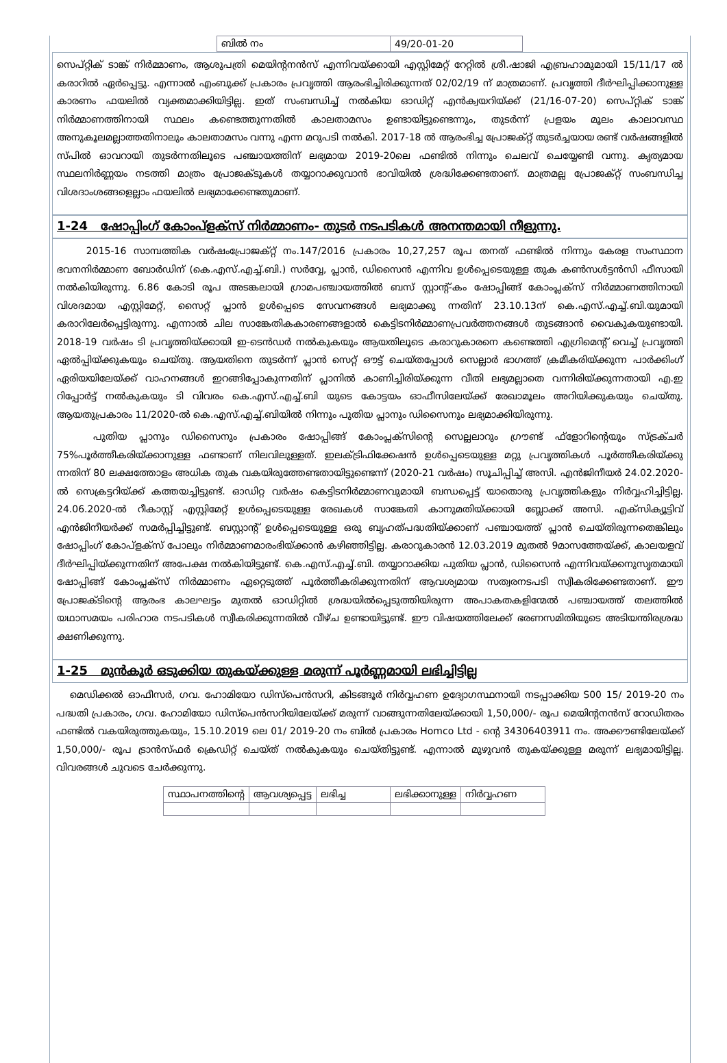| ബിൽ നം | 49/20-01-20 |
സെപ്റ്റിക് ടാങ്ക് നിർമ്മാണം, ആശുപത്രി മെയിന്റനൻസ് എന്നിവയ്ക്കായി എസ്റ്റിമേറ്റ് റേറ്റിൽ ശ്രീ.ഷാജി എബ്രഹാമുമായി 15/11/17 ൽ കരാറിൽ ഏർപ്പെട്ടു. എന്നാൽ എംബുക്ക് പ്രകാരം പ്രവൃത്തി ആരംഭിച്ചിരിക്കുന്നത് 02/02/19 ന് മാത്രമാണ്. പ്രവൃത്തി ദീർഘിപ്പിക്കാനുള്ള കാരണം ഫയലിൽ വ്യക്തമാക്കിയിട്ടില്ല. ഇത് സംബന്ധിച്ച് നൽകിയ ഓഡിറ്റ് എൻക്വയറിയ്ക്ക് (21/16-07-20) സെപ്റ്റിക് ടാങ്ക് നിർമ്മാണത്തിനായി സ്ഥലം കണ്ടെത്തുന്നതിൽ കാലതാമസം ഉണ്ടായിട്ടുണ്ടെന്നും, തുടർന്ന് പ്രളയം മൂലം കാലാവസ്ഥ അനുകൂലമല്ലാത്തതിനാലും കാലതാമസം വന്നു എന്ന മറുപടി നൽകി. 2017-18 ൽ ആരംഭിച്ച പ്രോജക്റ്റ് തുടർച്ചയായ രണ്ട് വർഷങ്ങളിൽ സ്പിൽ ഓവറായി തുടർന്നതിലൂടെ പഞ്ചായത്തിന് ലഭ്യമായ 2019-20ലെ ഫണ്ടിൽ നിന്നും ചെലവ് ചെയ്യേണ്ടി വന്നു. കൃത്യമായ സ്ഥലനിർണ്ണയം നടത്തി മാത്രം പ്രോജക്ടുകൾ തയ്യാറാക്കുവാൻ ഭാവിയിൽ ശ്രദ്ധിക്കേണ്ടതാണ്. മാത്രമല്ല പ്രോജക്റ്റ് സംബന്ധിച്ച വിശദാംശങ്ങളെല്ലാം ഫയലിൽ ലഭ്യമാക്കേണ്ടതുമാണ്.
1-24 ഷോപ്പിംഗ് കോംപ്ളക്സ് നിർമ്മാണം- തുടർ നടപടികൾ അനന്തമായി നീളുന്നു.
2015-16 സാമ്പത്തിക വർഷംപ്രോജക്റ്റ് നം.147/2016 പ്രകാരം 10,27,257 രൂപ തനത് ഫണ്ടിൽ നിന്നും കേരള സംസ്ഥാന ഭവനനിർമ്മാണ ബോർഡിന് (കെ.എസ്.എച്ച്.ബി.) സർവ്വേ, പ്ലാൻ, ഡിസൈൻ എന്നിവ ഉൾപ്പെടെയുള്ള തുക കൺസൾട്ടൻസി ഫീസായി നൽകിയിരുന്നു. 6.86 കോടി രൂപ അടങ്കലായി ഗ്രാമപഞ്ചായത്തിൽ ബസ് സ്റ്റാന്റ്-കം ഷോപ്പിങ്ങ് കോംപ്ലക്സ് നിർമ്മാണത്തിനായി വിശദമായ എസ്റ്റിമേറ്റ്, സൈറ്റ് പ്ലാൻ ഉൾപ്പെടെ സേവനങ്ങൾ ലഭ്യമാക്കു ന്നതിന് 23.10.13ന് കെ.എസ്.എച്ച്.ബി.യുമായി കരാറിലേർപ്പെട്ടിരുന്നു. എന്നാൽ ചില സാങ്കേതികകാരണങ്ങളാൽ കെട്ടിടനിർമ്മാണപ്രവർത്തനങ്ങൾ തുടങ്ങാൻ വൈകുകയുണ്ടായി. 2018-19 വർഷം ടി പ്രവൃത്തിയ്ക്കായി ഇ-ടെൻഡർ നൽകുകയും ആയതിലൂടെ കരാറുകാരനെ കണ്ടെത്തി എഗ്രിമെന്റ് വെച്ച് പ്രവൃത്തി ഏൽപ്പിയ്ക്കുകയും ചെയ്തു. ആയതിനെ തുടർന്ന് പ്ലാൻ സെറ്റ് ഔട്ട് ചെയ്തപ്പോൾ സെല്ലാർ ഭാഗത്ത് ക്രമീകരിയ്ക്കുന്ന പാർക്കിംഗ് ഏരിയയിലേയ്ക്ക് വാഹനങ്ങൾ ഇറങ്ങിപ്പോകുന്നതിന് പ്ലാനിൽ കാണിച്ചിരിയ്ക്കുന്ന വീതി ലഭ്യമല്ലാതെ വന്നിരിയ്ക്കുന്നതായി എ.ഇ റിപ്പോർട്ട് നൽകുകയും ടി വിവരം കെ.എസ്.എച്ച്.ബി യുടെ കോട്ടയം ഓഫീസിലേയ്ക്ക് രേഖാമൂലം അറിയിക്കുകയും ചെയ്തു. ആയതുപ്രകാരം 11/2020-ൽ കെ.എസ്.എച്ച്.ബിയിൽ നിന്നും പുതിയ പ്ലാനും ഡിസൈനും ലഭ്യമാക്കിയിരുന്നു.
പുതിയ പ്ലാനും ഡിസൈനും പ്രകാരം ഷോപ്പിങ്ങ് കോംപ്ലക്സിന്റെ സെല്ലലാറും ഗ്രൗണ്ട് ഫ്ളോറിന്റെയും സ്ട്രക്ചർ 75%പൂർത്തീകരിയ്ക്കാനുള്ള ഫണ്ടാണ് നിലവിലുള്ളത്. ഇലക്ട്രിഫിക്കേഷൻ ഉൾപ്പെടെയുള്ള മറ്റു പ്രവൃത്തികൾ പൂർത്തീകരിയ്ക്കു ന്നതിന് 80 ലക്ഷത്തോളം അധിക തുക വകയിരുത്തേണ്ടതായിട്ടുണ്ടെന്ന് (2020-21 വർഷം) സൂചിപ്പിച്ച് അസി. എൻജിനീയർ 24.02.2020-ൽ സെക്രട്ടറിയ്ക്ക് കത്തയച്ചിട്ടുണ്ട്. ഓഡിറ്റ വർഷം കെട്ടിടനിർമ്മാണവുമായി ബന്ധപ്പെട്ട് യാതൊരു പ്രവൃത്തികളും നിർവ്വഹിച്ചിട്ടില്ല. 24.06.2020-ൽ റീകാസ്റ്റ് എസ്റ്റിമേറ്റ് ഉൾപ്പെടെയുള്ള രേഖകൾ സാങ്കേതി കാനുമതിയ്ക്കായി ബ്ലോക്ക് അസി. എക്സിക്യൂട്ടിവ് എൻജിനീയർക്ക് സമർപ്പിച്ചിട്ടുണ്ട്. ബസ്റ്റാന്റ് ഉൾപ്പെടെയുള്ള ഒരു ബൃഹത്പദ്ധതിയ്ക്കാണ് പഞ്ചായത്ത് പ്ലാൻ ചെയ്തിരുന്നതെങ്കിലും ഷോപ്പിംഗ് കോപ്ളക്സ് പോലും നിർമ്മാണമാരംഭിയ്ക്കാൻ കഴിഞ്ഞിട്ടില്ല. കരാറുകാരൻ 12.03.2019 മുതൽ 9മാസത്തേയ്ക്ക്, കാലയളവ് ദീർഘിപ്പിയ്ക്കുന്നതിന് അപേക്ഷ നൽകിയിട്ടുണ്ട്. കെ.എസ്.എച്ച്.ബി. തയ്യാറാക്കിയ പുതിയ പ്ലാൻ, ഡിസൈൻ എന്നിവയ്ക്കനുസൃതമായി ഷോപ്പിങ്ങ് കോംപ്ലക്സ് നിർമ്മാണം ഏറ്റെടുത്ത് പൂർത്തീകരിക്കുന്നതിന് ആവശ്യമായ സത്വരനടപടി സ്വീകരിക്കേണ്ടതാണ്. ഈ പ്രോജക്ടിന്റെ ആരംഭ കാലഘട്ടം മുതൽ ഓഡിറ്റിൽ ശ്രദ്ധയിൽപ്പെടുത്തിയിരുന്ന അപാകതകളിന്മേൽ പഞ്ചായത്ത് തലത്തിൽ യഥാസമയം പരിഹാര നടപടികൾ സ്വീകരിക്കുന്നതിൽ വീഴ്ച ഉണ്ടായിട്ടുണ്ട്. ഈ വിഷയത്തിലേക്ക് ഭരണസമിതിയുടെ അടിയന്തിരശ്രദ്ധ ക്ഷണിക്കുന്നു.
1-25 മുൻകൂർ ഒടുക്കിയ തുകയ്ക്കുള്ള മരുന്ന് പൂർണ്ണമായി ലഭിച്ചിട്ടില്ല
മെഡിക്കൽ ഓഫീസർ, ഗവ. ഹോമിയോ ഡിസ്പെൻസറി, കിടങ്ങൂർ നിർവ്വഹണ ഉദ്യോഗസ്ഥനായി നടപ്പാക്കിയ S00 15/ 2019-20 നം പദ്ധതി പ്രകാരം, ഗവ. ഹോമിയോ ഡിസ്പെൻസറിയിലേയ്ക്ക് മരുന്ന് വാങ്ങുന്നതിലേയ്ക്കായി 1,50,000/- രൂപ മെയിന്റനൻസ് റോഡിതരം ഫണ്ടിൽ വകയിരുത്തുകയും, 15.10.2019 ലെ 01/ 2019-20 നം ബിൽ പ്രകാരം Homco Ltd - ന്റെ 34306403911 നം. അക്കൗണ്ടിലേയ്ക്ക് 1,50,000/- രൂപ ട്രാൻസ്ഫർ ക്രെഡിറ്റ് ചെയ്ത് നൽകുകയും ചെയ്തിട്ടുണ്ട്. എന്നാൽ മുഴുവൻ തുകയ്ക്കുള്ള മരുന്ന് ലഭ്യമായിട്ടില്ല. വിവരങ്ങൾ ചുവടെ ചേർക്കുന്നു.
| സ്ഥാപനത്തിന്റെ | ആവശ്യപ്പെട്ട | ലഭിച്ച | ലഭിക്കാനുള്ള | നിർവ്വഹണ |